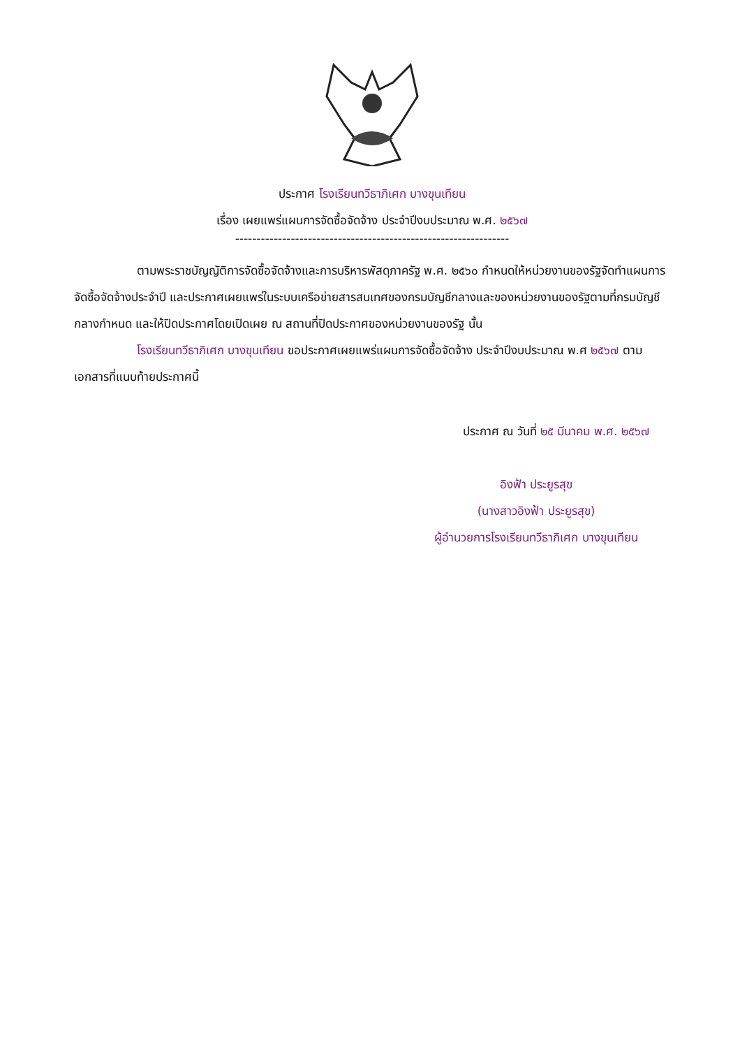ประกาศ โรงเรียนทวีธาภิเศก บางขุนเทียน
เรื่อง เผยแพร่แผนการจัดซื้อจัดจ้าง ประจำปีงบประมาณ พ.ศ. ๒๕๖๗
----------------------------------------------------------------
ตามพระราชบัญญัติการจัดซื้อจัดจ้างและการบริหารพัสดุภาครัฐ พ.ศ. ๒๕๖๐ กำหนดให้หน่วยงานของรัฐจัดทำแผนการจัดซื้อจัดจ้างประจำปี และประกาศเผยแพร่ในระบบเครือข่ายสารสนเทศของกรมบัญชีกลางและของหน่วยงานของรัฐตามที่กรมบัญชีกลางกำหนด และให้ปิดประกาศโดยเปิดเผย ณ สถานที่ปิดประกาศของหน่วยงานของรัฐ นั้น
โรงเรียนทวีธาภิเศก บางขุนเทียน ขอประกาศเผยแพร่แผนการจัดซื้อจัดจ้าง ประจำปีงบประมาณ พ.ศ ๒๕๖๗ ตามเอกสารที่แนบท้ายประกาศนี้
ประกาศ ณ วันที่ ๒๕ มีนาคม พ.ศ. ๒๕๖๗
อิงฟ้า ประยูรสุข
(นางสาวอิงฟ้า ประยูรสุข)
ผู้อำนวยการโรงเรียนทวีธาภิเศก บางขุนเทียน